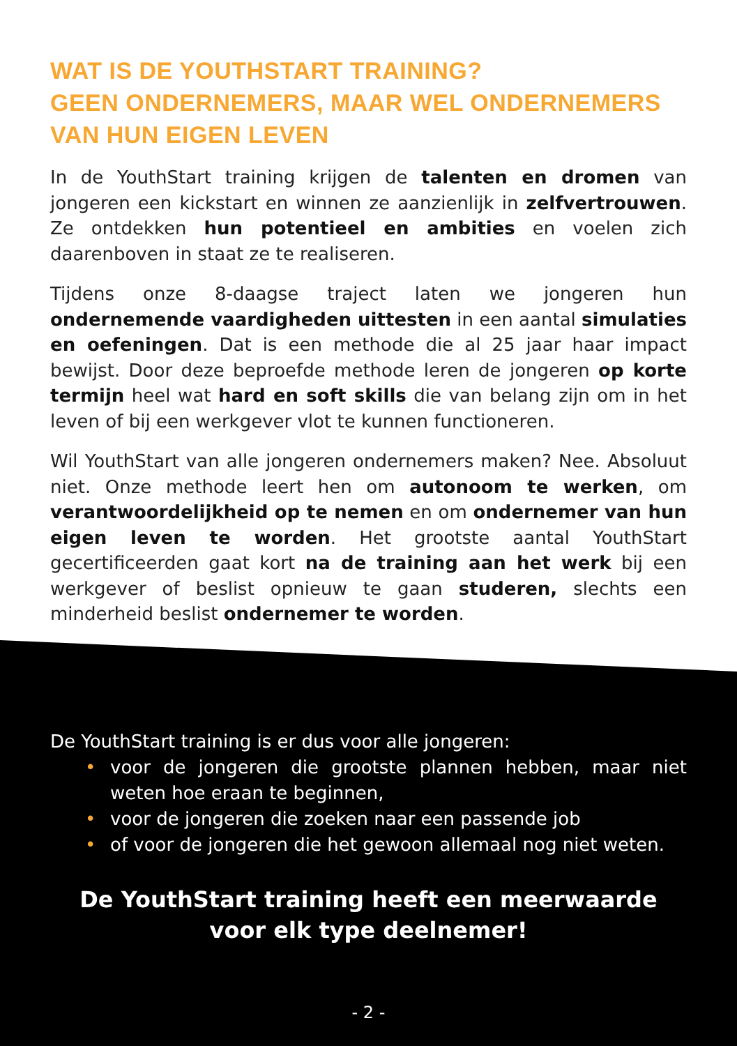WAT IS DE YOUTHSTART TRAINING?
GEEN ONDERNEMERS, MAAR WEL ONDERNEMERS VAN HUN EIGEN LEVEN
In de YouthStart training krijgen de talenten en dromen van jongeren een kickstart en winnen ze aanzienlijk in zelfvertrouwen. Ze ontdekken hun potentieel en ambities en voelen zich daarenboven in staat ze te realiseren.
Tijdens onze 8-daagse traject laten we jongeren hun ondernemende vaardigheden uittesten in een aantal simulaties en oefeningen. Dat is een methode die al 25 jaar haar impact bewijst. Door deze beproefde methode leren de jongeren op korte termijn heel wat hard en soft skills die van belang zijn om in het leven of bij een werkgever vlot te kunnen functioneren.
Wil YouthStart van alle jongeren ondernemers maken? Nee. Absoluut niet. Onze methode leert hen om autonoom te werken, om verantwoordelijkheid op te nemen en om ondernemer van hun eigen leven te worden. Het grootste aantal YouthStart gecertificeerden gaat kort na de training aan het werk bij een werkgever of beslist opnieuw te gaan studeren, slechts een minderheid beslist ondernemer te worden.
De YouthStart training is er dus voor alle jongeren:
• voor de jongeren die grootste plannen hebben, maar niet weten hoe eraan te beginnen,
• voor de jongeren die zoeken naar een passende job
• of voor de jongeren die het gewoon allemaal nog niet weten.
De YouthStart training heeft een meerwaarde
voor elk type deelnemer!
- 2 -